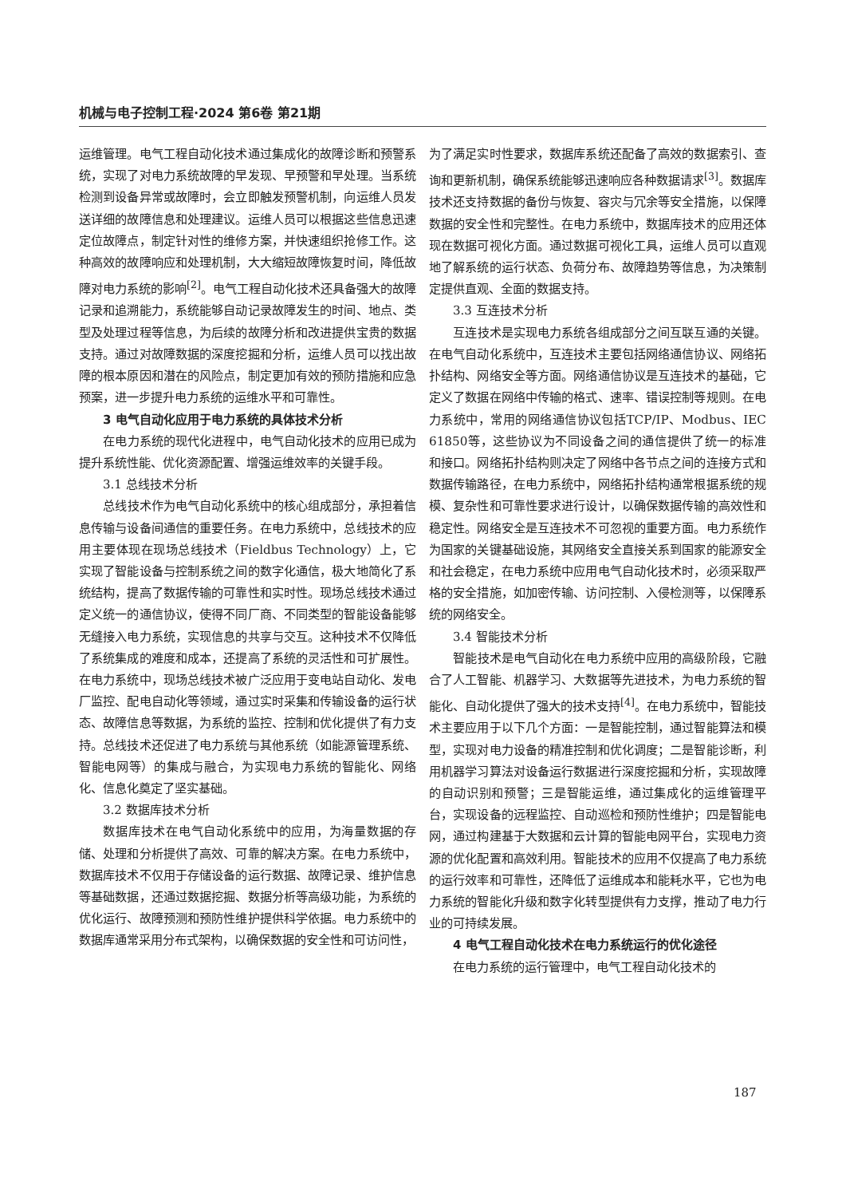机械与电子控制工程·2024 第6卷 第21期
运维管理。电气工程自动化技术通过集成化的故障诊断和预警系统，实现了对电力系统故障的早发现、早预警和早处理。当系统检测到设备异常或故障时，会立即触发预警机制，向运维人员发送详细的故障信息和处理建议。运维人员可以根据这些信息迅速定位故障点，制定针对性的维修方案，并快速组织抢修工作。这种高效的故障响应和处理机制，大大缩短故障恢复时间，降低故障对电力系统的影响<sup>[2]</sup>。电气工程自动化技术还具备强大的故障记录和追溯能力，系统能够自动记录故障发生的时间、地点、类型及处理过程等信息，为后续的故障分析和改进提供宝贵的数据支持。通过对故障数据的深度挖掘和分析，运维人员可以找出故障的根本原因和潜在的风险点，制定更加有效的预防措施和应急预案，进一步提升电力系统的运维水平和可靠性。
3 电气自动化应用于电力系统的具体技术分析
在电力系统的现代化进程中，电气自动化技术的应用已成为提升系统性能、优化资源配置、增强运维效率的关键手段。
3.1 总线技术分析
总线技术作为电气自动化系统中的核心组成部分，承担着信息传输与设备间通信的重要任务。在电力系统中，总线技术的应用主要体现在现场总线技术（Fieldbus Technology）上，它实现了智能设备与控制系统之间的数字化通信，极大地简化了系统结构，提高了数据传输的可靠性和实时性。现场总线技术通过定义统一的通信协议，使得不同厂商、不同类型的智能设备能够无缝接入电力系统，实现信息的共享与交互。这种技术不仅降低了系统集成的难度和成本，还提高了系统的灵活性和可扩展性。在电力系统中，现场总线技术被广泛应用于变电站自动化、发电厂监控、配电自动化等领域，通过实时采集和传输设备的运行状态、故障信息等数据，为系统的监控、控制和优化提供了有力支持。总线技术还促进了电力系统与其他系统（如能源管理系统、智能电网等）的集成与融合，为实现电力系统的智能化、网络化、信息化奠定了坚实基础。
3.2 数据库技术分析
数据库技术在电气自动化系统中的应用，为海量数据的存储、处理和分析提供了高效、可靠的解决方案。在电力系统中，数据库技术不仅用于存储设备的运行数据、故障记录、维护信息等基础数据，还通过数据挖掘、数据分析等高级功能，为系统的优化运行、故障预测和预防性维护提供科学依据。电力系统中的数据库通常采用分布式架构，以确保数据的安全性和可访问性，
为了满足实时性要求，数据库系统还配备了高效的数据索引、查询和更新机制，确保系统能够迅速响应各种数据请求<sup>[3]</sup>。数据库技术还支持数据的备份与恢复、容灾与冗余等安全措施，以保障数据的安全性和完整性。在电力系统中，数据库技术的应用还体现在数据可视化方面。通过数据可视化工具，运维人员可以直观地了解系统的运行状态、负荷分布、故障趋势等信息，为决策制定提供直观、全面的数据支持。
3.3 互连技术分析
互连技术是实现电力系统各组成部分之间互联互通的关键。在电气自动化系统中，互连技术主要包括网络通信协议、网络拓扑结构、网络安全等方面。网络通信协议是互连技术的基础，它定义了数据在网络中传输的格式、速率、错误控制等规则。在电力系统中，常用的网络通信协议包括TCP/IP、Modbus、IEC 61850等，这些协议为不同设备之间的通信提供了统一的标准和接口。网络拓扑结构则决定了网络中各节点之间的连接方式和数据传输路径，在电力系统中，网络拓扑结构通常根据系统的规模、复杂性和可靠性要求进行设计，以确保数据传输的高效性和稳定性。网络安全是互连技术不可忽视的重要方面。电力系统作为国家的关键基础设施，其网络安全直接关系到国家的能源安全和社会稳定，在电力系统中应用电气自动化技术时，必须采取严格的安全措施，如加密传输、访问控制、入侵检测等，以保障系统的网络安全。
3.4 智能技术分析
智能技术是电气自动化在电力系统中应用的高级阶段，它融合了人工智能、机器学习、大数据等先进技术，为电力系统的智能化、自动化提供了强大的技术支持<sup>[4]</sup>。在电力系统中，智能技术主要应用于以下几个方面：一是智能控制，通过智能算法和模型，实现对电力设备的精准控制和优化调度；二是智能诊断，利用机器学习算法对设备运行数据进行深度挖掘和分析，实现故障的自动识别和预警；三是智能运维，通过集成化的运维管理平台，实现设备的远程监控、自动巡检和预防性维护；四是智能电网，通过构建基于大数据和云计算的智能电网平台，实现电力资源的优化配置和高效利用。智能技术的应用不仅提高了电力系统的运行效率和可靠性，还降低了运维成本和能耗水平，它也为电力系统的智能化升级和数字化转型提供有力支撑，推动了电力行业的可持续发展。
4 电气工程自动化技术在电力系统运行的优化途径
在电力系统的运行管理中，电气工程自动化技术的
187